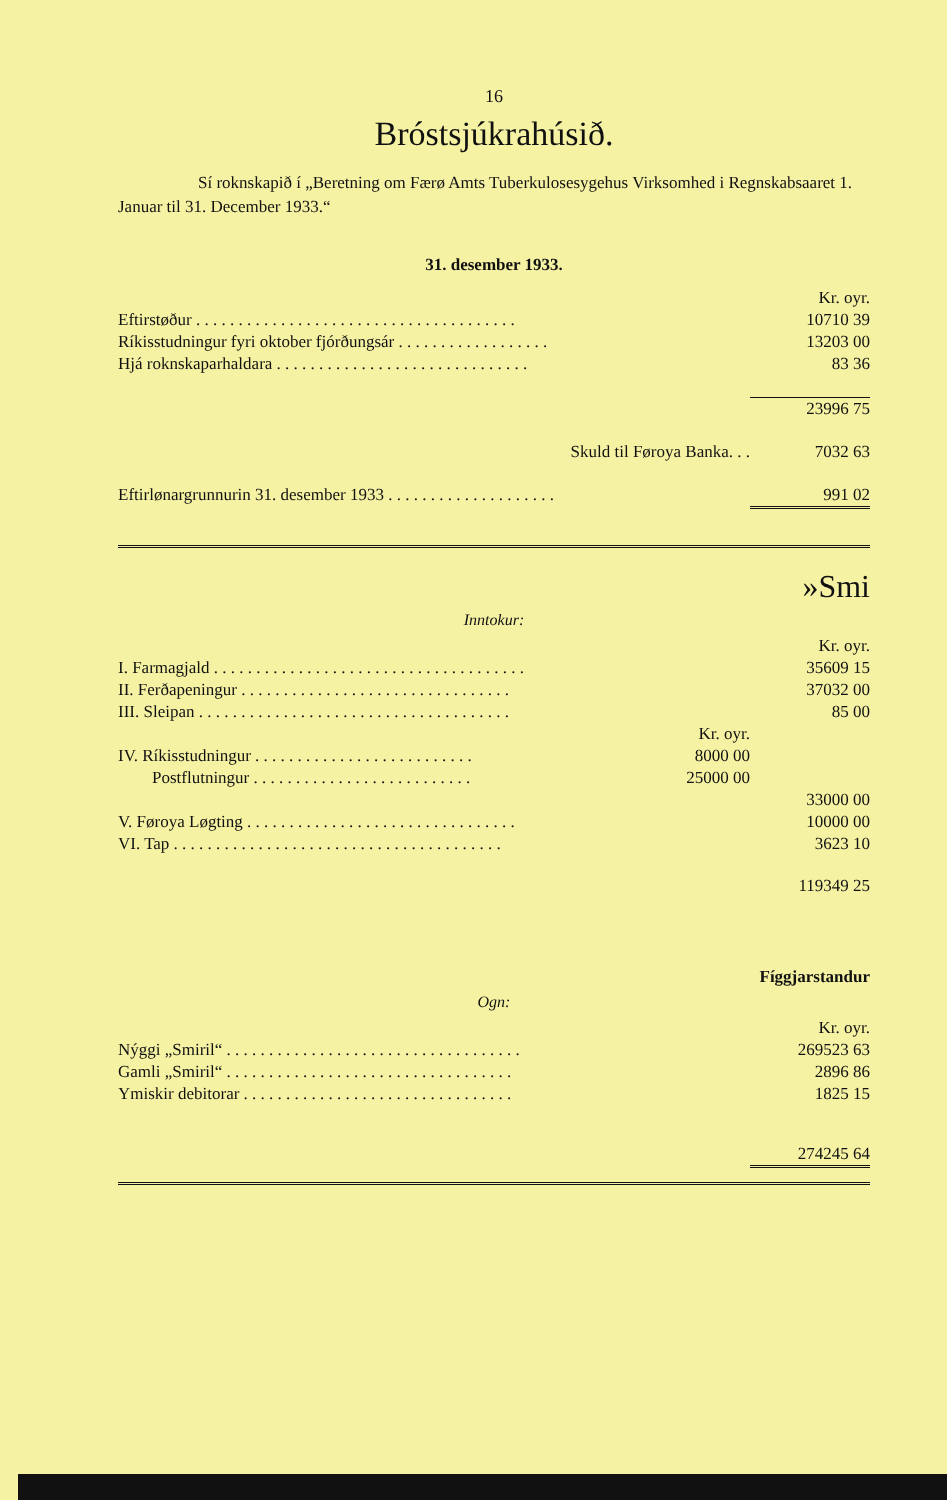16
Bróstsjúkrahúsið.
Sí roknskapið í „Beretning om Færø Amts Tuberkulosesygehus Virksomhed i Regnskabsaaret 1. Januar til 31. December 1933.“
31. desember 1933.
| | Kr. oyr. |
| Eftirstøður . . . . . . . . . . . . . . . . . . . . . . . . . . . . . . . . . . . . . . | 10710 39 |
| Ríkisstudningur fyri oktober fjórðungsár . . . . . . . . . . . . . . . . . . | 13203 00 |
| Hjá roknskaparhaldara . . . . . . . . . . . . . . . . . . . . . . . . . . . . . . | 83 36 |
| | 23996 75 |
| Skuld til Føroya Banka. . . | 7032 63 |
| Eftirlønargrunnurin 31. desember 1933 . . . . . . . . . . . . . . . . . . . . | 991 02 |
»Smi
Inntokur:
| | | Kr. oyr. |
| I. Farmagjald . . . . . . . . . . . . . . . . . . . . . . . . . . . . . . . . . . . . . | | 35609 15 |
| II. Ferðapeningur . . . . . . . . . . . . . . . . . . . . . . . . . . . . . . . . | | 37032 00 |
| III. Sleipan . . . . . . . . . . . . . . . . . . . . . . . . . . . . . . . . . . . . . | | 85 00 |
| | Kr. oyr. | |
| IV. Ríkisstudningur . . . . . . . . . . . . . . . . . . . . . . . . . . | 8000 00 | |
| Postflutningur . . . . . . . . . . . . . . . . . . . . . . . . . . | 25000 00 | |
| | | 33000 00 |
| V. Føroya Løgting . . . . . . . . . . . . . . . . . . . . . . . . . . . . . . . . | | 10000 00 |
| VI. Tap . . . . . . . . . . . . . . . . . . . . . . . . . . . . . . . . . . . . . . . | | 3623 10 |
| | | 119349 25 |
Fíggjarstandur
Ogn:
| | Kr. oyr. |
| Nýggi „Smiril“ . . . . . . . . . . . . . . . . . . . . . . . . . . . . . . . . . . . | 269523 63 |
| Gamli „Smiril“ . . . . . . . . . . . . . . . . . . . . . . . . . . . . . . . . . . | 2896 86 |
| Ymiskir debitorar . . . . . . . . . . . . . . . . . . . . . . . . . . . . . . . . | 1825 15 |
| | 274245 64 |